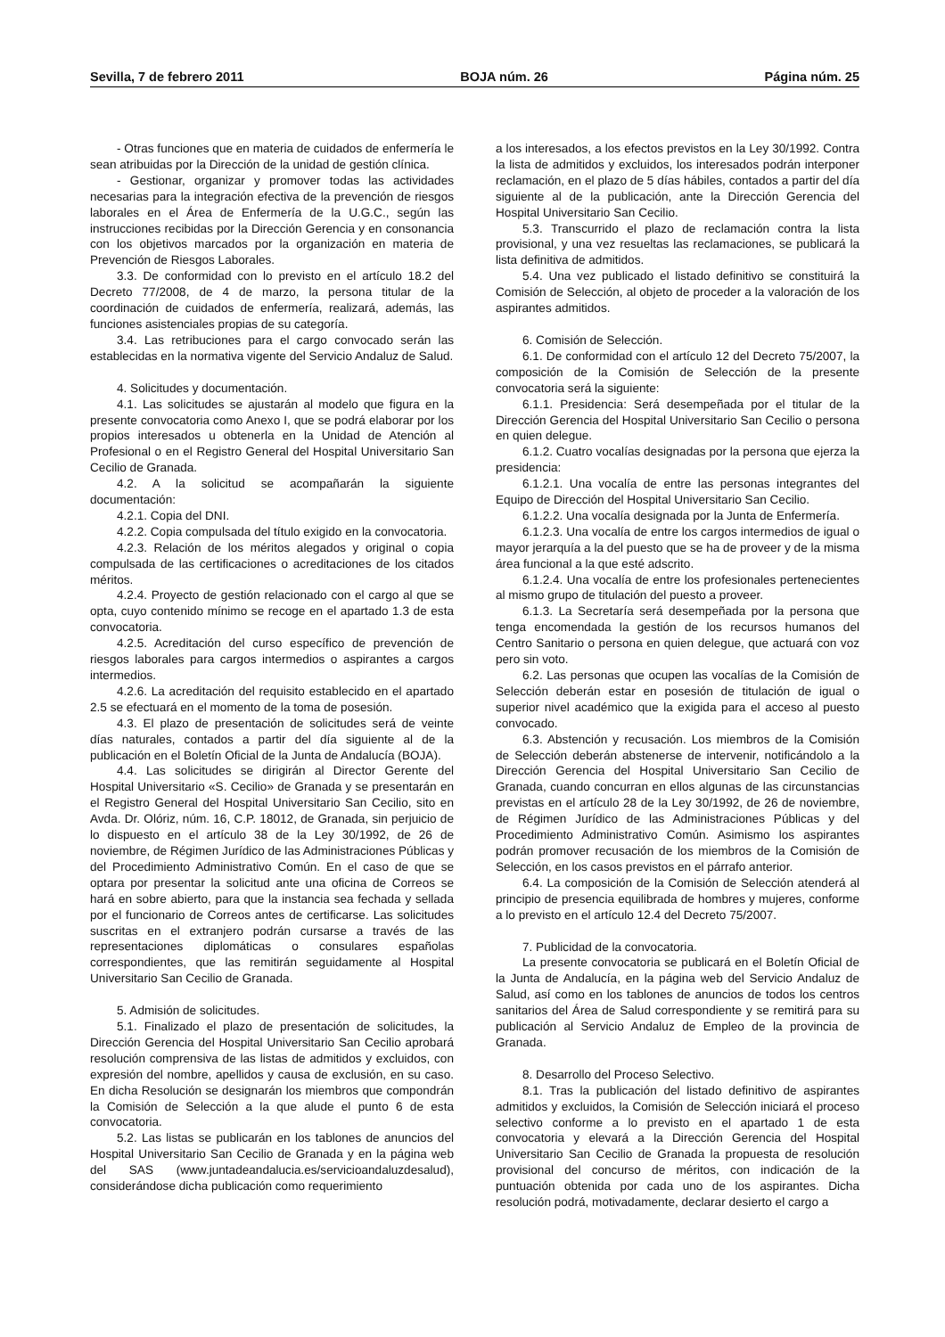Sevilla, 7 de febrero 2011 BOJA núm. 26 Página núm. 25
- Otras funciones que en materia de cuidados de enfermería le sean atribuidas por la Dirección de la unidad de gestión clínica.
- Gestionar, organizar y promover todas las actividades necesarias para la integración efectiva de la prevención de riesgos laborales en el Área de Enfermería de la U.G.C., según las instrucciones recibidas por la Dirección Gerencia y en consonancia con los objetivos marcados por la organización en materia de Prevención de Riesgos Laborales.
3.3. De conformidad con lo previsto en el artículo 18.2 del Decreto 77/2008, de 4 de marzo, la persona titular de la coordinación de cuidados de enfermería, realizará, además, las funciones asistenciales propias de su categoría.
3.4. Las retribuciones para el cargo convocado serán las establecidas en la normativa vigente del Servicio Andaluz de Salud.
4. Solicitudes y documentación.
4.1. Las solicitudes se ajustarán al modelo que figura en la presente convocatoria como Anexo I, que se podrá elaborar por los propios interesados u obtenerla en la Unidad de Atención al Profesional o en el Registro General del Hospital Universitario San Cecilio de Granada.
4.2. A la solicitud se acompañarán la siguiente documentación:
4.2.1. Copia del DNI.
4.2.2. Copia compulsada del título exigido en la convocatoria.
4.2.3. Relación de los méritos alegados y original o copia compulsada de las certificaciones o acreditaciones de los citados méritos.
4.2.4. Proyecto de gestión relacionado con el cargo al que se opta, cuyo contenido mínimo se recoge en el apartado 1.3 de esta convocatoria.
4.2.5. Acreditación del curso específico de prevención de riesgos laborales para cargos intermedios o aspirantes a cargos intermedios.
4.2.6. La acreditación del requisito establecido en el apartado 2.5 se efectuará en el momento de la toma de posesión.
4.3. El plazo de presentación de solicitudes será de veinte días naturales, contados a partir del día siguiente al de la publicación en el Boletín Oficial de la Junta de Andalucía (BOJA).
4.4. Las solicitudes se dirigirán al Director Gerente del Hospital Universitario «S. Cecilio» de Granada y se presentarán en el Registro General del Hospital Universitario San Cecilio, sito en Avda. Dr. Olóriz, núm. 16, C.P. 18012, de Granada, sin perjuicio de lo dispuesto en el artículo 38 de la Ley 30/1992, de 26 de noviembre, de Régimen Jurídico de las Administraciones Públicas y del Procedimiento Administrativo Común. En el caso de que se optara por presentar la solicitud ante una oficina de Correos se hará en sobre abierto, para que la instancia sea fechada y sellada por el funcionario de Correos antes de certificarse. Las solicitudes suscritas en el extranjero podrán cursarse a través de las representaciones diplomáticas o consulares españolas correspondientes, que las remitirán seguidamente al Hospital Universitario San Cecilio de Granada.
5. Admisión de solicitudes.
5.1. Finalizado el plazo de presentación de solicitudes, la Dirección Gerencia del Hospital Universitario San Cecilio aprobará resolución comprensiva de las listas de admitidos y excluidos, con expresión del nombre, apellidos y causa de exclusión, en su caso. En dicha Resolución se designarán los miembros que compondrán la Comisión de Selección a la que alude el punto 6 de esta convocatoria.
5.2. Las listas se publicarán en los tablones de anuncios del Hospital Universitario San Cecilio de Granada y en la página web del SAS (www.juntadeandalucia.es/servicioandaluzdesalud), considerándose dicha publicación como requerimiento
a los interesados, a los efectos previstos en la Ley 30/1992. Contra la lista de admitidos y excluidos, los interesados podrán interponer reclamación, en el plazo de 5 días hábiles, contados a partir del día siguiente al de la publicación, ante la Dirección Gerencia del Hospital Universitario San Cecilio.
5.3. Transcurrido el plazo de reclamación contra la lista provisional, y una vez resueltas las reclamaciones, se publicará la lista definitiva de admitidos.
5.4. Una vez publicado el listado definitivo se constituirá la Comisión de Selección, al objeto de proceder a la valoración de los aspirantes admitidos.
6. Comisión de Selección.
6.1. De conformidad con el artículo 12 del Decreto 75/2007, la composición de la Comisión de Selección de la presente convocatoria será la siguiente:
6.1.1. Presidencia: Será desempeñada por el titular de la Dirección Gerencia del Hospital Universitario San Cecilio o persona en quien delegue.
6.1.2. Cuatro vocalías designadas por la persona que ejerza la presidencia:
6.1.2.1. Una vocalía de entre las personas integrantes del Equipo de Dirección del Hospital Universitario San Cecilio.
6.1.2.2. Una vocalía designada por la Junta de Enfermería.
6.1.2.3. Una vocalía de entre los cargos intermedios de igual o mayor jerarquía a la del puesto que se ha de proveer y de la misma área funcional a la que esté adscrito.
6.1.2.4. Una vocalía de entre los profesionales pertenecientes al mismo grupo de titulación del puesto a proveer.
6.1.3. La Secretaría será desempeñada por la persona que tenga encomendada la gestión de los recursos humanos del Centro Sanitario o persona en quien delegue, que actuará con voz pero sin voto.
6.2. Las personas que ocupen las vocalías de la Comisión de Selección deberán estar en posesión de titulación de igual o superior nivel académico que la exigida para el acceso al puesto convocado.
6.3. Abstención y recusación. Los miembros de la Comisión de Selección deberán abstenerse de intervenir, notificándolo a la Dirección Gerencia del Hospital Universitario San Cecilio de Granada, cuando concurran en ellos algunas de las circunstancias previstas en el artículo 28 de la Ley 30/1992, de 26 de noviembre, de Régimen Jurídico de las Administraciones Públicas y del Procedimiento Administrativo Común. Asimismo los aspirantes podrán promover recusación de los miembros de la Comisión de Selección, en los casos previstos en el párrafo anterior.
6.4. La composición de la Comisión de Selección atenderá al principio de presencia equilibrada de hombres y mujeres, conforme a lo previsto en el artículo 12.4 del Decreto 75/2007.
7. Publicidad de la convocatoria.
La presente convocatoria se publicará en el Boletín Oficial de la Junta de Andalucía, en la página web del Servicio Andaluz de Salud, así como en los tablones de anuncios de todos los centros sanitarios del Área de Salud correspondiente y se remitirá para su publicación al Servicio Andaluz de Empleo de la provincia de Granada.
8. Desarrollo del Proceso Selectivo.
8.1. Tras la publicación del listado definitivo de aspirantes admitidos y excluidos, la Comisión de Selección iniciará el proceso selectivo conforme a lo previsto en el apartado 1 de esta convocatoria y elevará a la Dirección Gerencia del Hospital Universitario San Cecilio de Granada la propuesta de resolución provisional del concurso de méritos, con indicación de la puntuación obtenida por cada uno de los aspirantes. Dicha resolución podrá, motivadamente, declarar desierto el cargo a